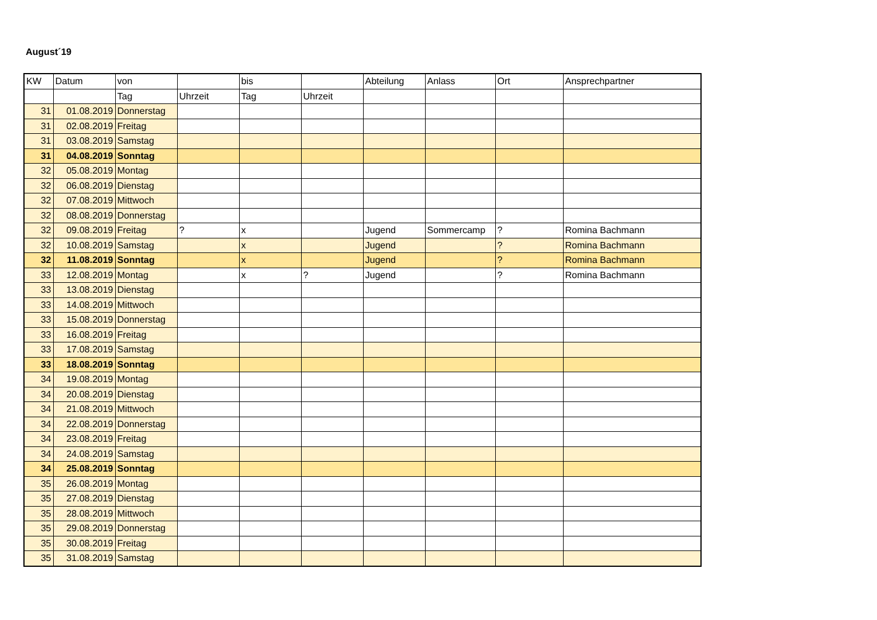August´19
| KW | Datum | von | | bis | | Abteilung | Anlass | Ort | Ansprechpartner |
| --- | --- | --- | --- | --- | --- | --- | --- | --- | --- |
| | | Tag | Uhrzeit | Tag | Uhrzeit | | | | |
| 31 | 01.08.2019 | Donnerstag | | | | | | | |
| 31 | 02.08.2019 | Freitag | | | | | | | |
| 31 | 03.08.2019 | Samstag | | | | | | | |
| 31 | 04.08.2019 | Sonntag | | | | | | | |
| 32 | 05.08.2019 | Montag | | | | | | | |
| 32 | 06.08.2019 | Dienstag | | | | | | | |
| 32 | 07.08.2019 | Mittwoch | | | | | | | |
| 32 | 08.08.2019 | Donnerstag | | | | | | | |
| 32 | 09.08.2019 | Freitag | ? | x | | Jugend | Sommercamp | ? | Romina Bachmann |
| 32 | 10.08.2019 | Samstag | | x | | Jugend | | ? | Romina Bachmann |
| 32 | 11.08.2019 | Sonntag | | x | | Jugend | | ? | Romina Bachmann |
| 33 | 12.08.2019 | Montag | | x | ? | Jugend | | ? | Romina Bachmann |
| 33 | 13.08.2019 | Dienstag | | | | | | | |
| 33 | 14.08.2019 | Mittwoch | | | | | | | |
| 33 | 15.08.2019 | Donnerstag | | | | | | | |
| 33 | 16.08.2019 | Freitag | | | | | | | |
| 33 | 17.08.2019 | Samstag | | | | | | | |
| 33 | 18.08.2019 | Sonntag | | | | | | | |
| 34 | 19.08.2019 | Montag | | | | | | | |
| 34 | 20.08.2019 | Dienstag | | | | | | | |
| 34 | 21.08.2019 | Mittwoch | | | | | | | |
| 34 | 22.08.2019 | Donnerstag | | | | | | | |
| 34 | 23.08.2019 | Freitag | | | | | | | |
| 34 | 24.08.2019 | Samstag | | | | | | | |
| 34 | 25.08.2019 | Sonntag | | | | | | | |
| 35 | 26.08.2019 | Montag | | | | | | | |
| 35 | 27.08.2019 | Dienstag | | | | | | | |
| 35 | 28.08.2019 | Mittwoch | | | | | | | |
| 35 | 29.08.2019 | Donnerstag | | | | | | | |
| 35 | 30.08.2019 | Freitag | | | | | | | |
| 35 | 31.08.2019 | Samstag | | | | | | | |